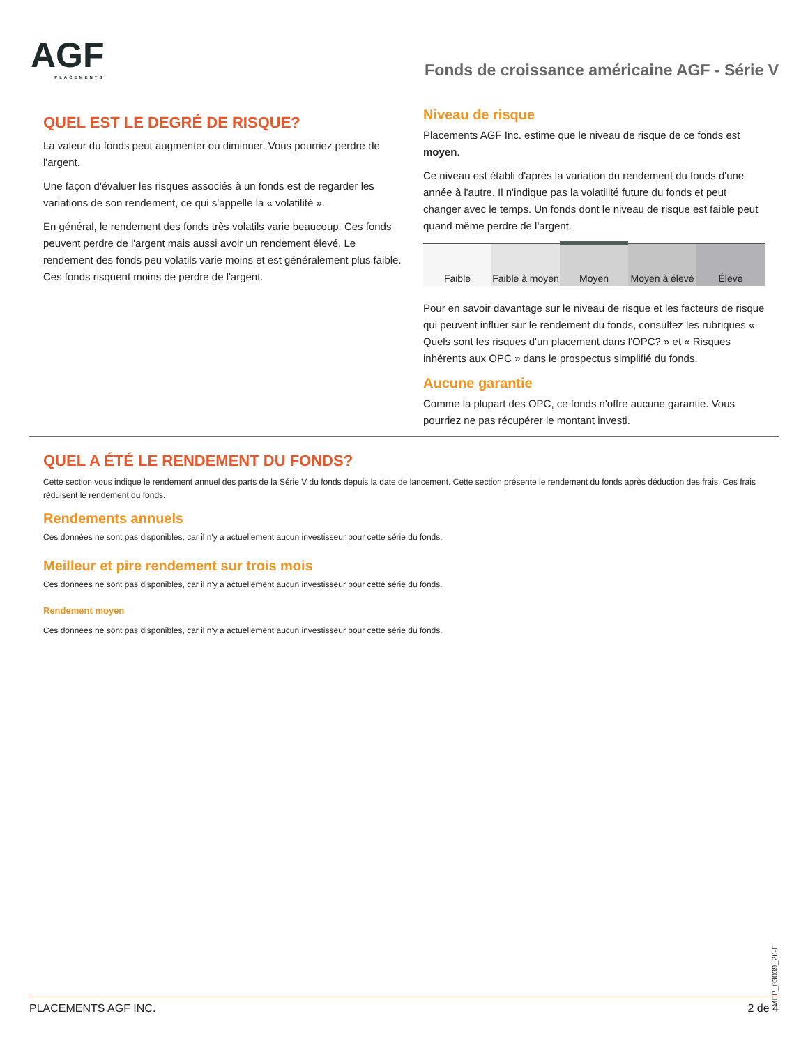AGF
PLACEMENTS
Fonds de croissance américaine AGF - Série V
QUEL EST LE DEGRÉ DE RISQUE?
La valeur du fonds peut augmenter ou diminuer. Vous pourriez perdre de l'argent.
Une façon d'évaluer les risques associés à un fonds est de regarder les variations de son rendement, ce qui s'appelle la « volatilité ».
En général, le rendement des fonds très volatils varie beaucoup. Ces fonds peuvent perdre de l'argent mais aussi avoir un rendement élevé. Le rendement des fonds peu volatils varie moins et est généralement plus faible. Ces fonds risquent moins de perdre de l'argent.
Niveau de risque
Placements AGF Inc. estime que le niveau de risque de ce fonds est moyen.
Ce niveau est établi d'après la variation du rendement du fonds d'une année à l'autre. Il n'indique pas la volatilité future du fonds et peut changer avec le temps. Un fonds dont le niveau de risque est faible peut quand même perdre de l'argent.
| Faible | Faible à moyen | Moyen | Moyen à élevé | Élevé |
Pour en savoir davantage sur le niveau de risque et les facteurs de risque qui peuvent influer sur le rendement du fonds, consultez les rubriques « Quels sont les risques d'un placement dans l'OPC? » et « Risques inhérents aux OPC » dans le prospectus simplifié du fonds.
Aucune garantie
Comme la plupart des OPC, ce fonds n'offre aucune garantie. Vous pourriez ne pas récupérer le montant investi.
QUEL A ÉTÉ LE RENDEMENT DU FONDS?
Cette section vous indique le rendement annuel des parts de la Série V du fonds depuis la date de lancement. Cette section présente le rendement du fonds après déduction des frais. Ces frais réduisent le rendement du fonds.
Rendements annuels
Ces données ne sont pas disponibles, car il n'y a actuellement aucun investisseur pour cette série du fonds.
Meilleur et pire rendement sur trois mois
Ces données ne sont pas disponibles, car il n'y a actuellement aucun investisseur pour cette série du fonds.
Rendement moyen
Ces données ne sont pas disponibles, car il n'y a actuellement aucun investisseur pour cette série du fonds.
MFP_03039_20-F
PLACEMENTS AGF INC. 2 de 4